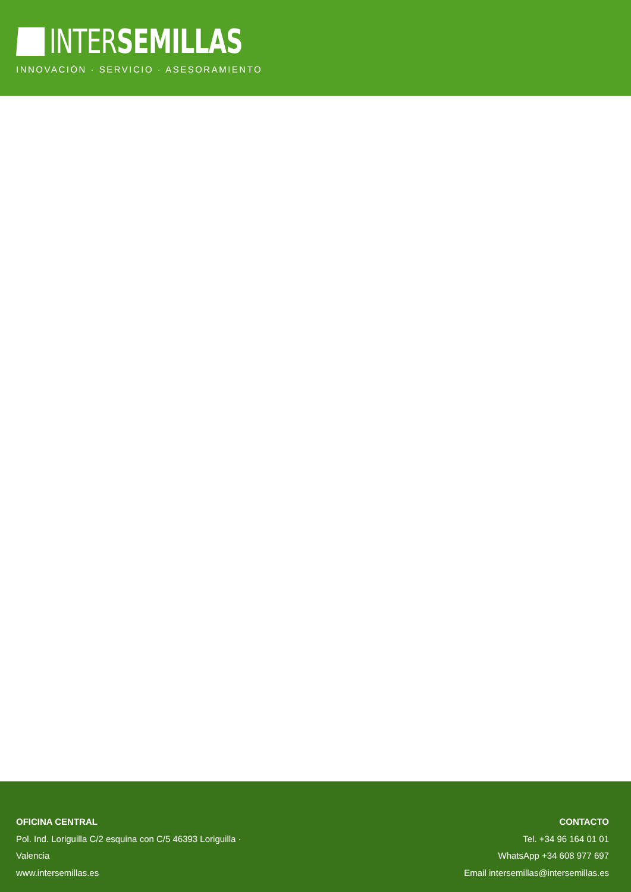INTERSEMILLAS
INNOVACIÓN · SERVICIO · ASESORAMIENTO
OFICINA CENTRAL
Pol. Ind. Loriguilla C/2 esquina con C/5 46393 Loriguilla ·
Valencia
www.intersemillas.es
CONTACTO
Tel. +34 96 164 01 01
WhatsApp +34 608 977 697
Email intersemillas@intersemillas.es